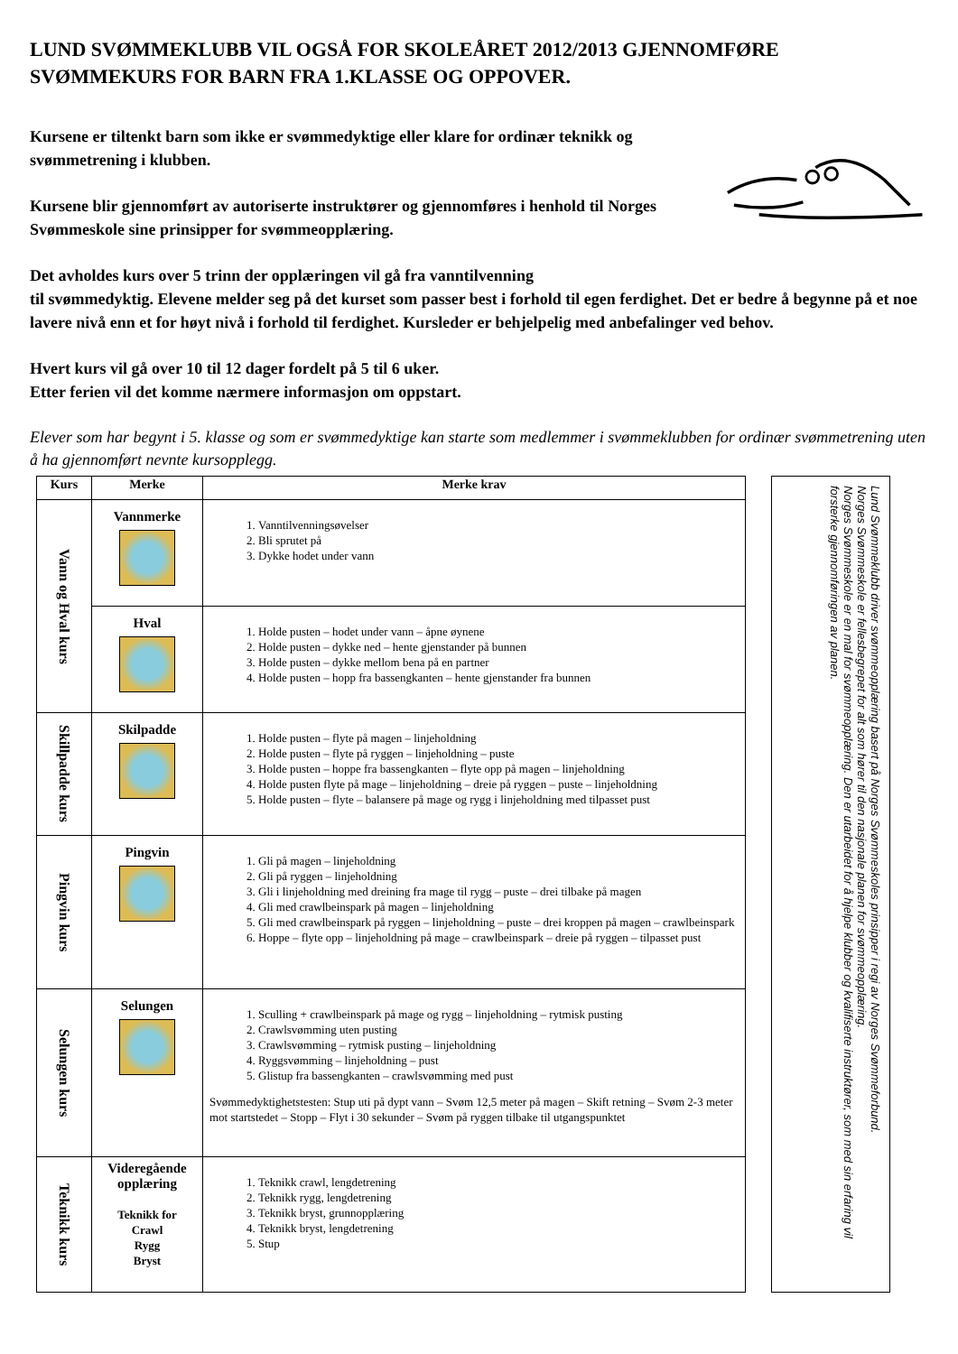LUND SVØMMEKLUBB VIL OGSÅ FOR SKOLEÅRET 2012/2013 GJENNOMFØRE SVØMMEKURS FOR BARN FRA 1.KLASSE OG OPPOVER.
Kursene er tiltenkt barn som ikke er svømmedyktige eller klare for ordinær teknikk og svømmetrening i klubben.
Kursene blir gjennomført av autoriserte instruktører og gjennomføres i henhold til Norges Svømmeskole sine prinsipper for svømmeopplæring.
Det avholdes kurs over 5 trinn der opplæringen vil gå fra vanntilvenning
til svømmedyktig. Elevene melder seg på det kurset som passer best i forhold til egen ferdighet. Det er bedre å begynne på et noe lavere nivå enn et for høyt nivå i forhold til ferdighet. Kursleder er behjelpelig med anbefalinger ved behov.
Hvert kurs vil gå over 10 til 12 dager fordelt på 5 til 6 uker.
Etter ferien vil det komme nærmere informasjon om oppstart.
Elever som har begynt i 5. klasse og som er svømmedyktige kan starte som medlemmer i svømmeklubben for ordinær svømmetrening uten å ha gjennomført nevnte kursopplegg.
| Kurs | Merke | Merke krav |
| --- | --- | --- |
| Vann og Hval kurs | Vannmerke | 1. Vanntilvenningsøvelser 2. Bli sprutet på 3. Dykke hodet under vann |
| | Hval | 1. Holde pusten – hodet under vann – åpne øynene 2. Holde pusten – dykke ned – hente gjenstander på bunnen 3. Holde pusten – dykke mellom bena på en partner 4. Holde pusten – hopp fra bassengkanten – hente gjenstander fra bunnen |
| Skillpadde kurs | Skilpadde | 1. Holde pusten – flyte på magen – linjeholdning 2. Holde pusten – flyte på ryggen – linjeholdning – puste 3. Holde pusten – hoppe fra bassengkanten – flyte opp på magen – linjeholdning 4. Holde pusten flyte på mage – linjeholdning – dreie på ryggen – puste – linjeholdning 5. Holde pusten – flyte – balansere på mage og rygg i linjeholdning med tilpasset pust |
| Pingvin kurs | Pingvin | 1. Gli på magen – linjeholdning 2. Gli på ryggen – linjeholdning 3. Gli i linjeholdning med dreining fra mage til rygg – puste – drei tilbake på magen 4. Gli med crawlbeinspark på magen – linjeholdning 5. Gli med crawlbeinspark på ryggen – linjeholdning – puste – drei kroppen på magen – crawlbeinspark 6. Hoppe – flyte opp – linjeholdning på mage – crawlbeinspark – dreie på ryggen – tilpasset pust |
| Selungen kurs | Selungen | 1. Sculling + crawlbeinspark på mage og rygg – linjeholdning – rytmisk pusting 2. Crawlsvømming uten pusting 3. Crawlsvømming – rytmisk pusting – linjeholdning 4. Ryggsvømming – linjeholdning – pust 5. Glistup fra bassengkanten – crawlsvømming med pust Svømmedyktighetstesten: Stup uti på dypt vann – Svøm 12,5 meter på magen – Skift retning – Svøm 2-3 meter mot startstedet – Stopp – Flyt i 30 sekunder – Svøm på ryggen tilbake til utgangspunktet |
| Teknikk kurs | Videregående opplæring Teknikk for Crawl Rygg Bryst | 1. Teknikk crawl, lengdetrening 2. Teknikk rygg, lengdetrening 3. Teknikk bryst, grunnopplæring 4. Teknikk bryst, lengdetrening 5. Stup |
Lund Svømmeklubb driver svømmeopplæring basert på Norges Svømmeskoles prinsipper i regi av Norges Svømmeforbund.
Norges Svømmeskole er fellesbegrepet for alt som hører til den nasjonale planen for svømmeopplæring.
Norges Svømmeskole er en mal for svømmeopplæring. Den er utarbeidet for å hjelpe klubber og kvalifiserte instruktører, som med sin erfaring vil forsterke gjennomføringen av planen.